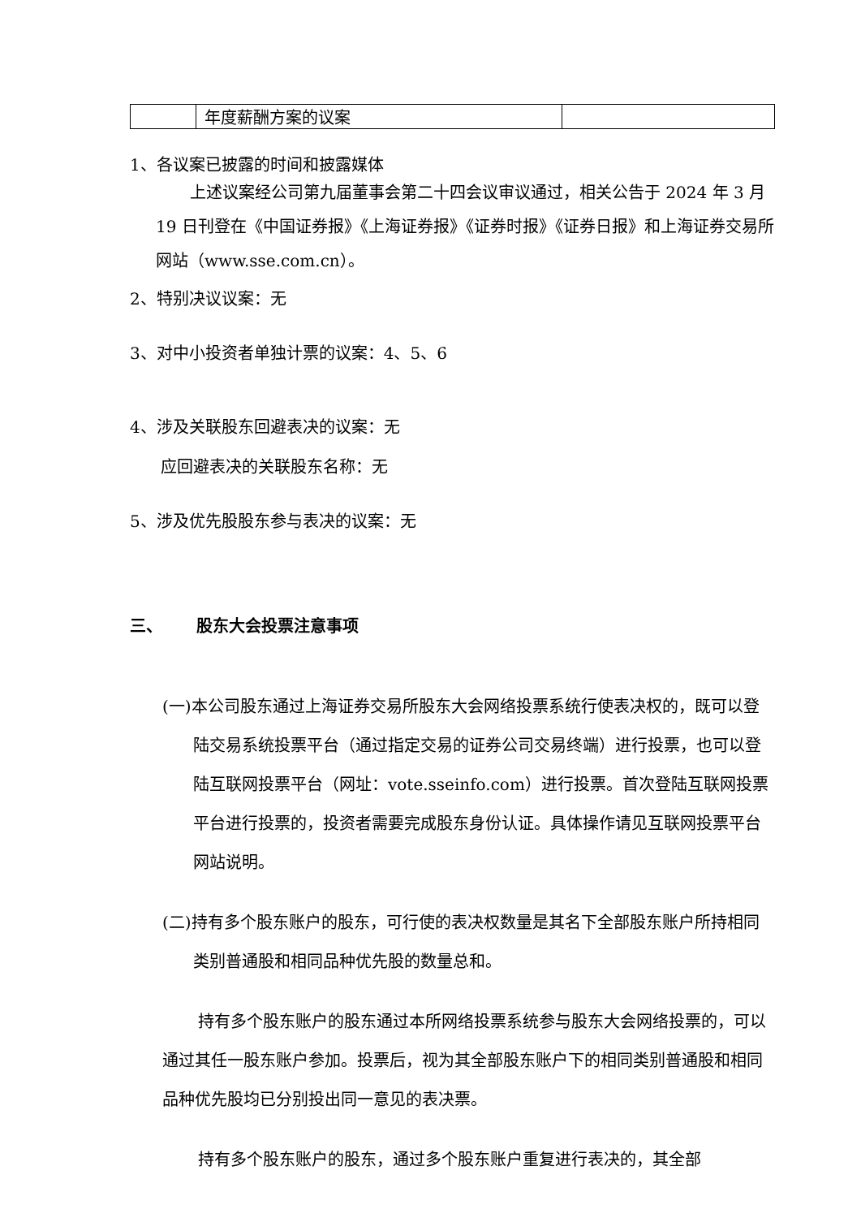| | 年度薪酬方案的议案 | |
1、各议案已披露的时间和披露媒体
上述议案经公司第九届董事会第二十四会议审议通过，相关公告于 2024 年 3 月 19 日刊登在《中国证券报》《上海证券报》《证券时报》《证券日报》和上海证券交易所网站（www.sse.com.cn）。
2、特别决议议案：无
3、对中小投资者单独计票的议案：4、5、6
4、涉及关联股东回避表决的议案：无
应回避表决的关联股东名称：无
5、涉及优先股股东参与表决的议案：无
三、 股东大会投票注意事项
(一)本公司股东通过上海证券交易所股东大会网络投票系统行使表决权的，既可以登陆交易系统投票平台（通过指定交易的证券公司交易终端）进行投票，也可以登陆互联网投票平台（网址：vote.sseinfo.com）进行投票。首次登陆互联网投票平台进行投票的，投资者需要完成股东身份认证。具体操作请见互联网投票平台网站说明。
(二)持有多个股东账户的股东，可行使的表决权数量是其名下全部股东账户所持相同类别普通股和相同品种优先股的数量总和。
持有多个股东账户的股东通过本所网络投票系统参与股东大会网络投票的，可以通过其任一股东账户参加。投票后，视为其全部股东账户下的相同类别普通股和相同品种优先股均已分别投出同一意见的表决票。
持有多个股东账户的股东，通过多个股东账户重复进行表决的，其全部